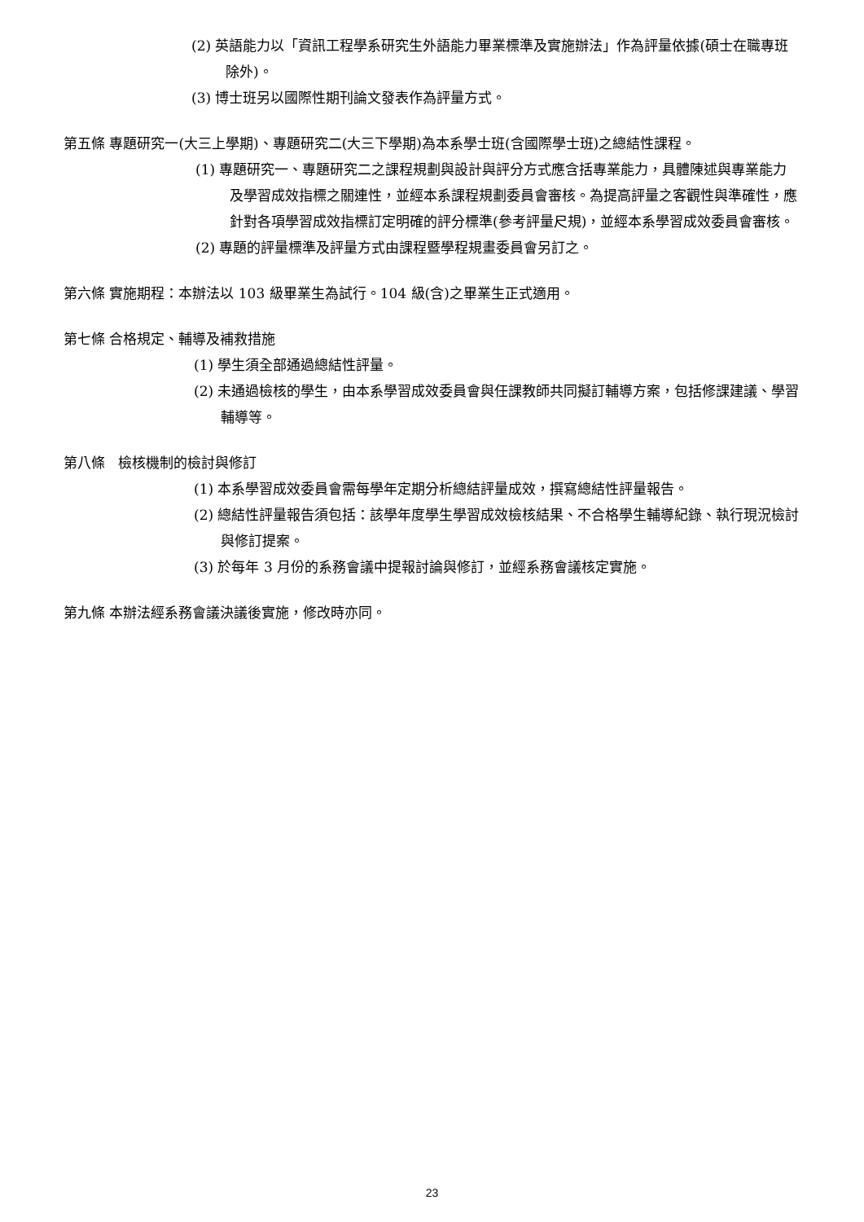(2) 英語能力以「資訊工程學系研究生外語能力畢業標準及實施辦法」作為評量依據(碩士在職專班除外)。
(3) 博士班另以國際性期刊論文發表作為評量方式。
第五條 專題研究一(大三上學期)、專題研究二(大三下學期)為本系學士班(含國際學士班)之總結性課程。
(1) 專題研究一、專題研究二之課程規劃與設計與評分方式應含括專業能力，具體陳述與專業能力及學習成效指標之關連性，並經本系課程規劃委員會審核。為提高評量之客觀性與準確性，應針對各項學習成效指標訂定明確的評分標準(參考評量尺規)，並經本系學習成效委員會審核。
(2) 專題的評量標準及評量方式由課程暨學程規畫委員會另訂之。
第六條 實施期程：本辦法以 103 級畢業生為試行。104 級(含)之畢業生正式適用。
第七條 合格規定、輔導及補救措施
(1) 學生須全部通過總結性評量。
(2) 未通過檢核的學生，由本系學習成效委員會與任課教師共同擬訂輔導方案，包括修課建議、學習輔導等。
第八條 檢核機制的檢討與修訂
(1) 本系學習成效委員會需每學年定期分析總結評量成效，撰寫總結性評量報告。
(2) 總結性評量報告須包括：該學年度學生學習成效檢核結果、不合格學生輔導紀錄、執行現況檢討與修訂提案。
(3) 於每年 3 月份的系務會議中提報討論與修訂，並經系務會議核定實施。
第九條 本辦法經系務會議決議後實施，修改時亦同。
23